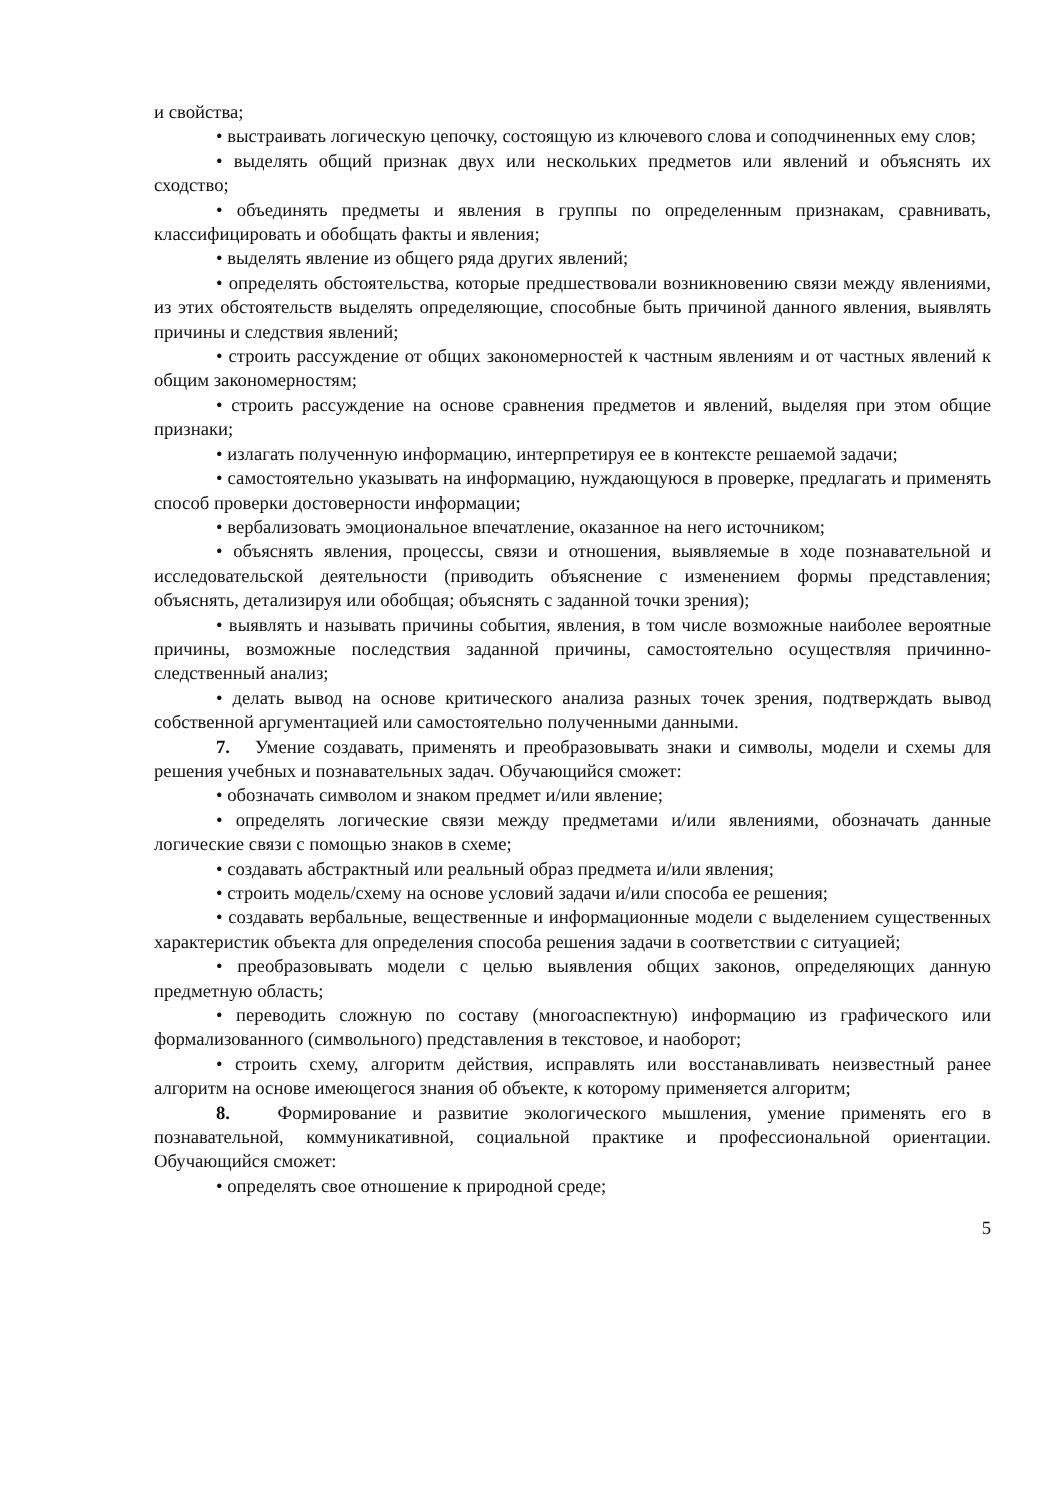и свойства;
• выстраивать логическую цепочку, состоящую из ключевого слова и соподчиненных ему слов;
• выделять общий признак двух или нескольких предметов или явлений и объяснять их сходство;
• объединять предметы и явления в группы по определенным признакам, сравнивать, классифицировать и обобщать факты и явления;
• выделять явление из общего ряда других явлений;
• определять обстоятельства, которые предшествовали возникновению связи между явлениями, из этих обстоятельств выделять определяющие, способные быть причиной данного явления, выявлять причины и следствия явлений;
• строить рассуждение от общих закономерностей к частным явлениям и от частных явлений к общим закономерностям;
• строить рассуждение на основе сравнения предметов и явлений, выделяя при этом общие признаки;
• излагать полученную информацию, интерпретируя ее в контексте решаемой задачи;
• самостоятельно указывать на информацию, нуждающуюся в проверке, предлагать и применять способ проверки достоверности информации;
• вербализовать эмоциональное впечатление, оказанное на него источником;
• объяснять явления, процессы, связи и отношения, выявляемые в ходе познавательной и исследовательской деятельности (приводить объяснение с изменением формы представления; объяснять, детализируя или обобщая; объяснять с заданной точки зрения);
• выявлять и называть причины события, явления, в том числе возможные наиболее вероятные причины, возможные последствия заданной причины, самостоятельно осуществляя причинно-следственный анализ;
• делать вывод на основе критического анализа разных точек зрения, подтверждать вывод собственной аргументацией или самостоятельно полученными данными.
7. Умение создавать, применять и преобразовывать знаки и символы, модели и схемы для решения учебных и познавательных задач. Обучающийся сможет:
• обозначать символом и знаком предмет и/или явление;
• определять логические связи между предметами и/или явлениями, обозначать данные логические связи с помощью знаков в схеме;
• создавать абстрактный или реальный образ предмета и/или явления;
• строить модель/схему на основе условий задачи и/или способа ее решения;
• создавать вербальные, вещественные и информационные модели с выделением существенных характеристик объекта для определения способа решения задачи в соответствии с ситуацией;
• преобразовывать модели с целью выявления общих законов, определяющих данную предметную область;
• переводить сложную по составу (многоаспектную) информацию из графического или формализованного (символьного) представления в текстовое, и наоборот;
• строить схему, алгоритм действия, исправлять или восстанавливать неизвестный ранее алгоритм на основе имеющегося знания об объекте, к которому применяется алгоритм;
8. Формирование и развитие экологического мышления, умение применять его в познавательной, коммуникативной, социальной практике и профессиональной ориентации. Обучающийся сможет:
• определять свое отношение к природной среде;
5